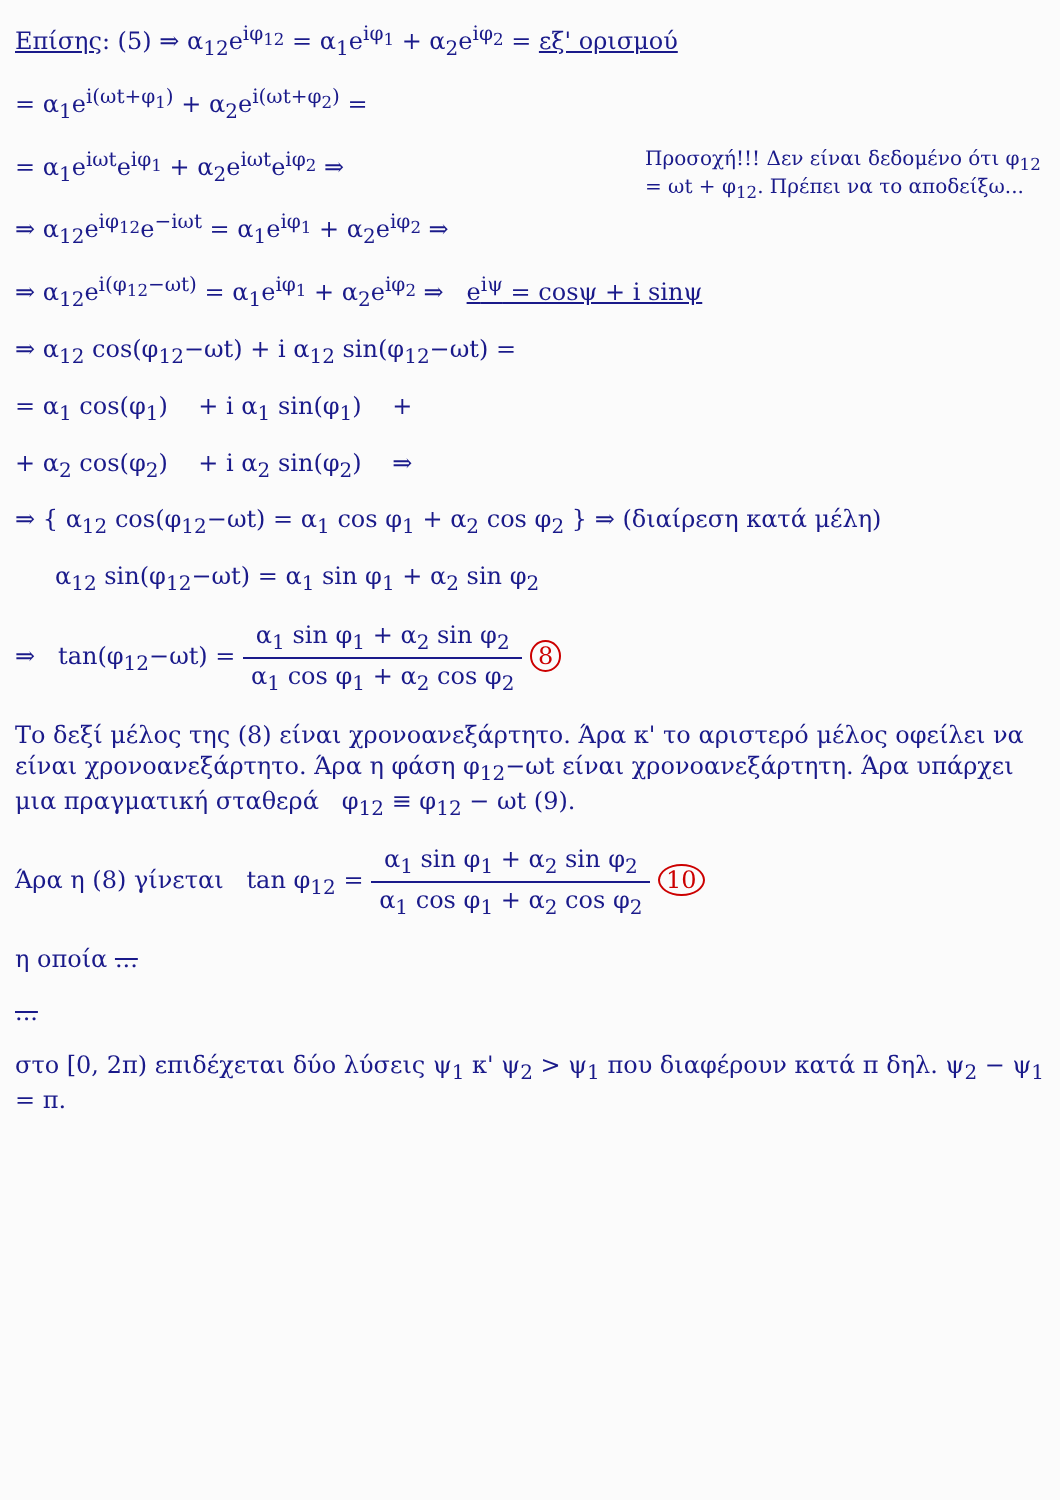Επίσης: (5) ⇒ α<sub>12</sub>e<sup>iφ<sub>12</sub></sup> = α<sub>1</sub>e<sup>iφ<sub>1</sub></sup> + α<sub>2</sub>e<sup>iφ<sub>2</sub></sup> = εξ' ορισμού
= α<sub>1</sub>e<sup>i(ωt+φ<sub>1</sub>)</sup> + α<sub>2</sub>e<sup>i(ωt+φ<sub>2</sub>)</sup> =
Προσοχή!!! Δεν είναι δεδομένο ότι φ<sub>12</sub> = ωt + φ<sub>12</sub>. Πρέπει να το αποδείξω...
= α<sub>1</sub>e<sup>iωt</sup>e<sup>iφ<sub>1</sub></sup> + α<sub>2</sub>e<sup>iωt</sup>e<sup>iφ<sub>2</sub></sup> ⇒
⇒ α<sub>12</sub>e<sup>iφ<sub>12</sub></sup>e<sup>−iωt</sup> = α<sub>1</sub>e<sup>iφ<sub>1</sub></sup> + α<sub>2</sub>e<sup>iφ<sub>2</sub></sup> ⇒
⇒ α<sub>12</sub>e<sup>i(φ<sub>12</sub>−ωt)</sup> = α<sub>1</sub>e<sup>iφ<sub>1</sub></sup> + α<sub>2</sub>e<sup>iφ<sub>2</sub></sup> ⇒ e<sup>iψ</sup> = cosψ + i sinψ
⇒ α<sub>12</sub> cos(φ<sub>12</sub>−ωt) + i α<sub>12</sub> sin(φ<sub>12</sub>−ωt) =
= α<sub>1</sub> cos(φ<sub>1</sub>) + i α<sub>1</sub> sin(φ<sub>1</sub>) +
+ α<sub>2</sub> cos(φ<sub>2</sub>) + i α<sub>2</sub> sin(φ<sub>2</sub>) ⇒
⇒ { α<sub>12</sub> cos(φ<sub>12</sub>−ωt) = α<sub>1</sub> cos φ<sub>1</sub> + α<sub>2</sub> cos φ<sub>2</sub> } ⇒ (διαίρεση κατά μέλη)
α<sub>12</sub> sin(φ<sub>12</sub>−ωt) = α<sub>1</sub> sin φ<sub>1</sub> + α<sub>2</sub> sin φ<sub>2</sub>
⇒ tan(φ<sub>12</sub>−ωt) = α<sub>1</sub> sin φ<sub>1</sub> + α<sub>2</sub> sin φ<sub>2</sub> α<sub>1</sub> cos φ<sub>1</sub> + α<sub>2</sub> cos φ<sub>2</sub> 8
Το δεξί μέλος της (8) είναι χρονοανεξάρτητο. Άρα κ' το αριστερό μέλος οφείλει να είναι χρονοανεξάρτητο. Άρα η φάση φ<sub>12</sub>−ωt είναι χρονοανεξάρτητη. Άρα υπάρχει μια πραγματική σταθερά φ<sub>12</sub> ≡ φ<sub>12</sub> − ωt (9).
Άρα η (8) γίνεται tan φ<sub>12</sub> = α<sub>1</sub> sin φ<sub>1</sub> + α<sub>2</sub> sin φ<sub>2</sub> α<sub>1</sub> cos φ<sub>1</sub> + α<sub>2</sub> cos φ<sub>2</sub> 10
η οποία ...
...
στο [0, 2π) επιδέχεται δύο λύσεις ψ<sub>1</sub> κ' ψ<sub>2</sub> > ψ<sub>1</sub> που διαφέρουν κατά π δηλ. ψ<sub>2</sub> − ψ<sub>1</sub> = π.